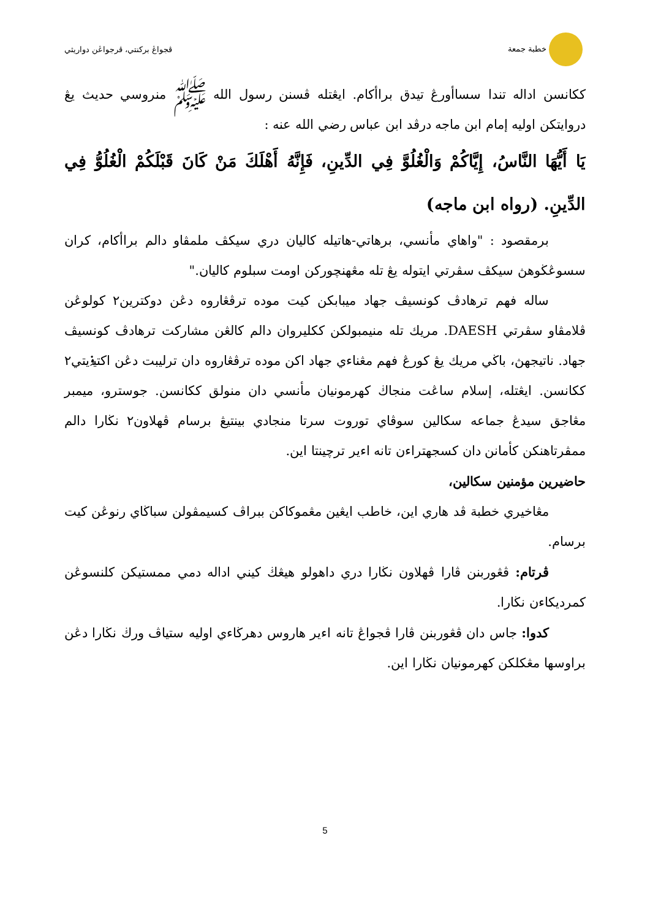خطبة جمعة ڤجواڠ بركنتي، ڤرجواڠن دواريثي
ككانسن اداله تندا سساأورڠ تيدق براأكام. ايڠتله ڤسنن رسول الله ﷺ منروسي حديث يڠ دروايتكن اوليه إمام ابن ماجه درڤد ابن عباس رضي الله عنه :
يَا أَيُّهَا النَّاسُ، إِيَّاكُمْ وَالْغُلُوَّ فِي الدِّينِ، فَإِنَّهُ أَهْلَكَ مَنْ كَانَ قَبْلَكُمْ الْغُلُوُّ فِي الدِّينِ. (رواه ابن ماجه)
برمقصود : "واهاي مأنسي، برهاتي-هاتيله كاليان دري سيكڤ ملمڤاو دالم براأكام، كران سسوڠڬوهڽ سيكڤ سڤرتي ايتوله يڠ تله مڠهنچوركن اومت سبلوم كاليان."
ساله فهم ترهادڤ كونسيڤ جهاد ميبابكن كيت موده ترڤڠاروه دڠن دوكترين٢ كولوڠن ڤلامڤاو سڤرتي DAESH. مريك تله منيمبولكن ككليروان دالم كالڠن مشاركت ترهادڤ كونسيڤ جهاد. ناتيجهڽ، باڬي مريك يڠ كورڠ فهم مڠناءي جهاد اكن موده ترڤڠاروه دان ترليبت دڠن اكتيۏيتي٢ ككانسن. ايڠتله، إسلام ساڠت منجاڬ كهرمونيان مأنسي دان منولق ككانسن. جوسترو، ميمبر مڠاجق سيدڠ جماعه سكالين سوڤاي توروت سرتا منجادي بينتيڠ برسام ڤهلاون٢ نڬارا دالم ممڤرتاهنكن كأمانن دان كسجهتراءن تانه اءير ترچينتا اين.
حاضيرين مؤمنين سكالين،
مڠاخيري خطبة ڤد هاري اين، خاطب ايڠين مڠموكاكن ببراڤ كسيمڤولن سباڬاي رنوڠن كيت برسام.
ڤرتام: ڤڠوربنن ڤارا ڤهلاون نڬارا دري داهولو هيڠڬ كيني اداله دمي ممستيكن كلنسوڠن كمرديكاءن نڬارا.
كدوا: جاس دان ڤڠوربنن ڤارا ڤجواڠ تانه اءير هاروس دهرڬاءي اوليه ستياڤ ورڬ نڬارا دڠن براوسها مڠكلكن كهرمونيان نڬارا اين.
5